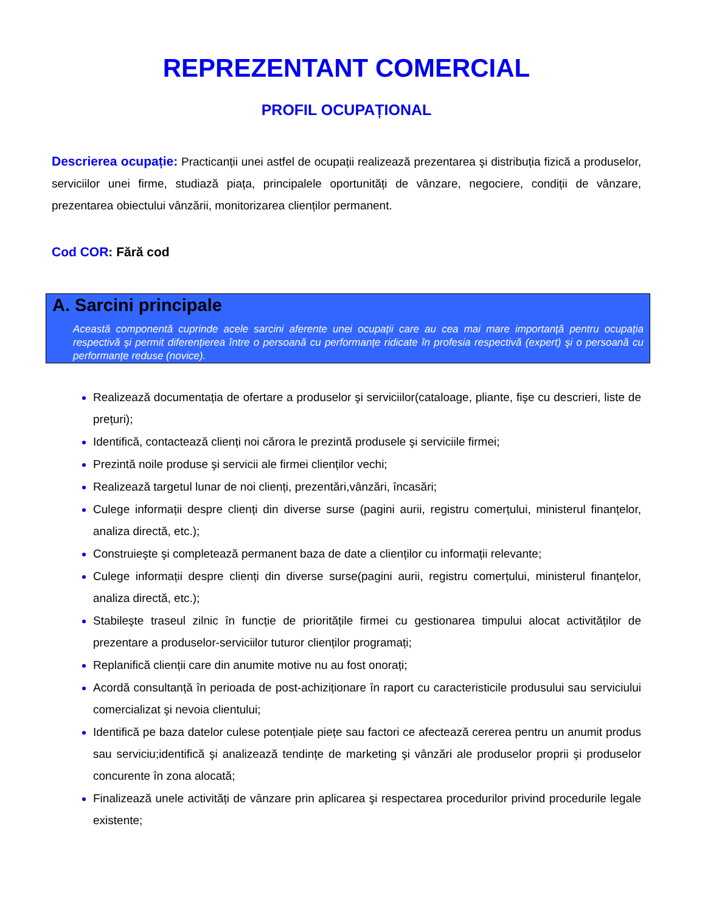REPREZENTANT COMERCIAL
PROFIL OCUPAȚIONAL
Descrierea ocupație: Practicanții unei astfel de ocupații realizează prezentarea şi distribuția fizică a produselor, serviciilor unei firme, studiază piața, principalele oportunități de vânzare, negociere, condiții de vânzare, prezentarea obiectului vânzării, monitorizarea clienților permanent.
Cod COR: Fără cod
A. Sarcini principale
Această componentă cuprinde acele sarcini aferente unei ocupații care au cea mai mare importanță pentru ocupația respectivă şi permit diferențierea între o persoană cu performanțe ridicate în profesia respectivă (expert) şi o persoană cu performanțe reduse (novice).
Realizează documentația de ofertare a produselor şi serviciilor(cataloage, pliante, fişe cu descrieri, liste de prețuri);
Identifică, contactează clienți noi cărora le prezintă produsele şi serviciile firmei;
Prezintă noile produse şi servicii ale firmei clienților vechi;
Realizează targetul lunar de noi clienți, prezentări,vânzări, încasări;
Culege informații despre clienți din diverse surse (pagini aurii, registru comerțului, ministerul finanțelor, analiza directă, etc.);
Construieşte şi completează permanent baza de date a clienților cu informații relevante;
Culege informații despre clienți din diverse surse(pagini aurii, registru comerțului, ministerul finanțelor, analiza directă, etc.);
Stabileşte traseul zilnic în funcție de prioritățile firmei cu gestionarea timpului alocat activităților de prezentare a produselor-serviciilor tuturor clienților programați;
Replanifică clienții care din anumite motive nu au fost onorați;
Acordă consultanță în perioada de post-achiziționare în raport cu caracteristicile produsului sau serviciului comercializat şi nevoia clientului;
Identifică pe baza datelor culese potențiale piețe sau factori ce afectează cererea pentru un anumit produs sau serviciu;identifică şi analizează tendințe de marketing şi vânzări ale produselor proprii şi produselor concurente în zona alocată;
Finalizează unele activități de vânzare prin aplicarea şi respectarea procedurilor privind procedurile legale existente;